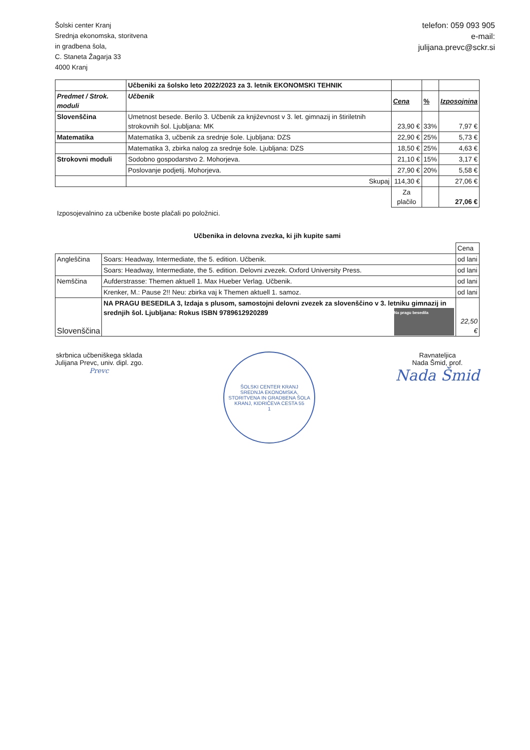Šolski center Kranj
Srednja ekonomska, storitvena
in gradbena šola,
C. Staneta Žagarja 33
4000 Kranj
telefon: 059 093 905
e-mail:
julijana.prevc@sckr.si
| | Učbeniki za šolsko leto 2022/2023 za 3. letnik EKONOMSKI TEHNIK | | | |
| Predmet / Strok. moduli | Učbenik | Cena | % | Izposojnina |
| Slovenščina | Umetnost besede. Berilo 3. Učbenik za književnost v 3. let. gimnazij in štiriletnih strokovnih šol. Ljubljana: MK | 23,90 € | 33% | 7,97 € |
| Matematika | Matematika 3, učbenik za srednje šole. Ljubljana: DZS | 22,90 € | 25% | 5,73 € |
| | Matematika 3, zbirka nalog za srednje šole. Ljubljana: DZS | 18,50 € | 25% | 4,63 € |
| Strokovni moduli | Sodobno gospodarstvo 2. Mohorjeva. | 21,10 € | 15% | 3,17 € |
| | Poslovanje podjetij. Mohorjeva. | 27,90 € | 20% | 5,58 € |
| | Skupaj | 114,30 € | | 27,06 € |
| | | Za plačilo | | 27,06 € |
Izposojevalnino za učbenike boste plačali po položnici.
Učbenika in delovna zvezka, ki jih kupite sami
| | | Cena |
| Angleščina | Soars: Headway, Intermediate, the 5. edition. Učbenik. | od lani |
| | Soars: Headway, Intermediate, the 5. edition. Delovni zvezek. Oxford University Press. | od lani |
| Nemščina | Aufderstrasse: Themen aktuell 1. Max Hueber Verlag. Učbenik. | od lani |
| | Krenker, M.: Pause 2!! Neu: zbirka vaj k Themen aktuell 1. samoz. | od lani |
| Slovenščina | NA PRAGU BESEDILA 3, Izdaja s plusom, samostojni delovni zvezek za slovenščino v 3. letniku gimnazij in srednjih šol. Ljubljana: Rokus ISBN 9789612920289 Na pragu besedila | 22,50 € |
skrbnica učbeniškega sklada
Julijana Prevc, univ. dipl. zgo.
Prevc
ŠOLSKI CENTER KRANJ
SREDNJA EKONOMSKA, STORITVENA IN GRADBENA ŠOLA
KRANJ, KIDRIČEVA CESTA 55
1
Ravnateljica
Nada Šmid, prof.
Nada Šmid